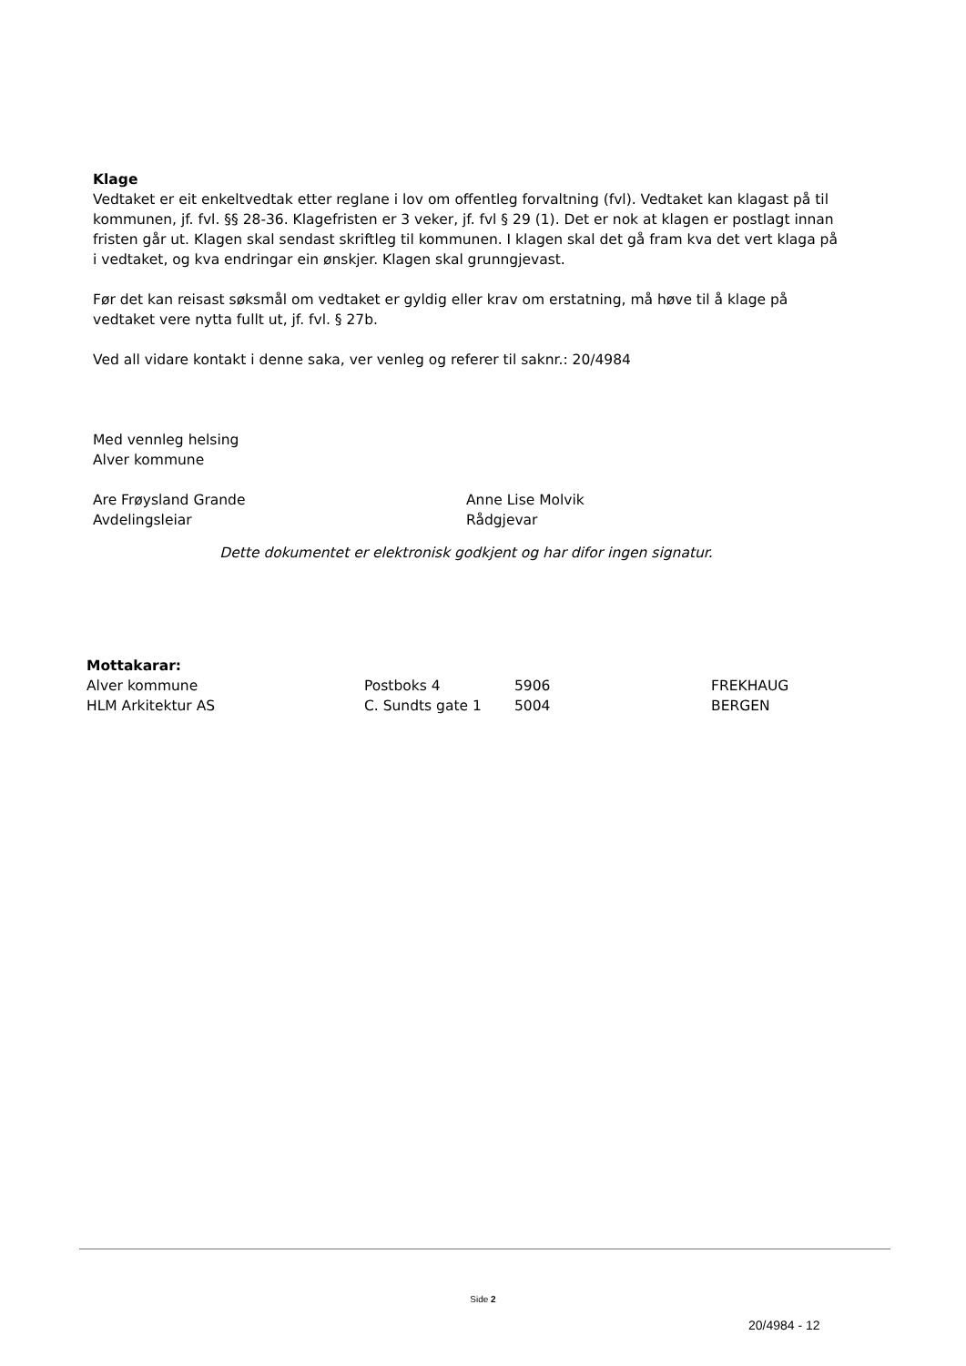Klage
Vedtaket er eit enkeltvedtak etter reglane i lov om offentleg forvaltning (fvl). Vedtaket kan klagast på til kommunen, jf. fvl. §§ 28-36. Klagefristen er 3 veker, jf. fvl § 29 (1). Det er nok at klagen er postlagt innan fristen går ut. Klagen skal sendast skriftleg til kommunen. I klagen skal det gå fram kva det vert klaga på i vedtaket, og kva endringar ein ønskjer. Klagen skal grunngjevast.
Før det kan reisast søksmål om vedtaket er gyldig eller krav om erstatning, må høve til å klage på vedtaket vere nytta fullt ut, jf. fvl. § 27b.
Ved all vidare kontakt i denne saka, ver venleg og referer til saknr.: 20/4984
Med vennleg helsing
Alver kommune
Are Frøysland Grande
Avdelingsleiar
Anne Lise Molvik
Rådgjevar
Dette dokumentet er elektronisk godkjent og har difor ingen signatur.
| Mottakarar: | | | |
| Alver kommune | Postboks 4 | 5906 | FREKHAUG |
| HLM Arkitektur AS | C. Sundts gate 1 | 5004 | BERGEN |
Side 2
20/4984 - 12